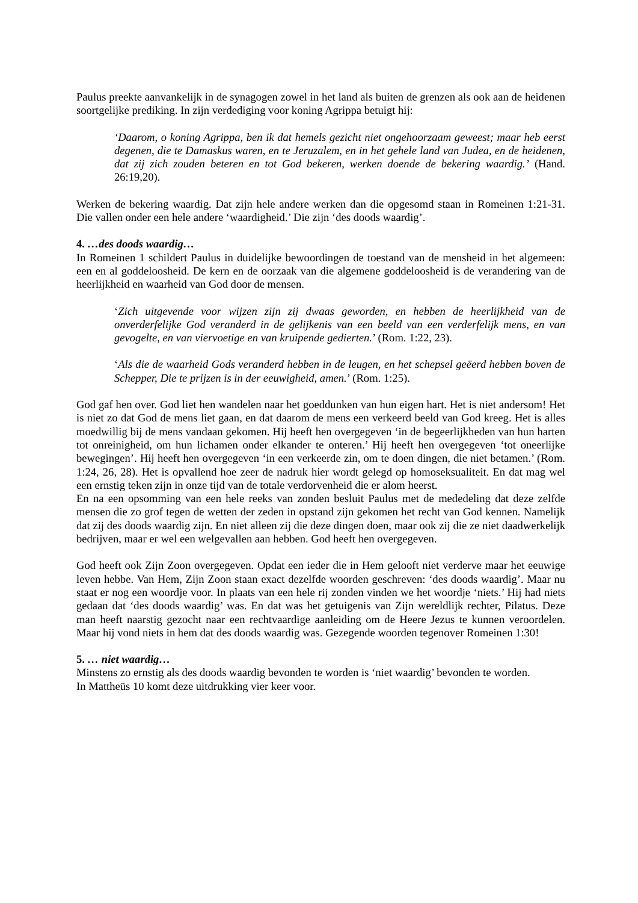Paulus preekte aanvankelijk in de synagogen zowel in het land als buiten de grenzen als ook aan de heidenen soortgelijke prediking. In zijn verdediging voor koning Agrippa betuigt hij:
‘Daarom, o koning Agrippa, ben ik dat hemels gezicht niet ongehoorzaam geweest; maar heb eerst degenen, die te Damaskus waren, en te Jeruzalem, en in het gehele land van Judea, en de heidenen, dat zij zich zouden beteren en tot God bekeren, werken doende de bekering waardig.’ (Hand. 26:19,20).
Werken de bekering waardig. Dat zijn hele andere werken dan die opgesomd staan in Romeinen 1:21-31. Die vallen onder een hele andere ‘waardigheid.’ Die zijn ‘des doods waardig’.
4. …des doods waardig…
In Romeinen 1 schildert Paulus in duidelijke bewoordingen de toestand van de mensheid in het algemeen: een en al goddeloosheid. De kern en de oorzaak van die algemene goddeloosheid is de verandering van de heerlijkheid en waarheid van God door de mensen.
‘Zich uitgevende voor wijzen zijn zij dwaas geworden, en hebben de heerlijkheid van de onverderfelijke God veranderd in de gelijkenis van een beeld van een verderfelijk mens, en van gevogelte, en van viervoetige en van kruipende gedierten.’ (Rom. 1:22, 23).
‘Als die de waarheid Gods veranderd hebben in de leugen, en het schepsel geëerd hebben boven de Schepper, Die te prijzen is in der eeuwigheid, amen.’ (Rom. 1:25).
God gaf hen over. God liet hen wandelen naar het goeddunken van hun eigen hart. Het is niet andersom! Het is niet zo dat God de mens liet gaan, en dat daarom de mens een verkeerd beeld van God kreeg. Het is alles moedwillig bij de mens vandaan gekomen. Hij heeft hen overgegeven ‘in de begeerlijkheden van hun harten tot onreinigheid, om hun lichamen onder elkander te onteren.’ Hij heeft hen overgegeven ‘tot oneerlijke bewegingen’. Hij heeft hen overgegeven ‘in een verkeerde zin, om te doen dingen, die niet betamen.’ (Rom. 1:24, 26, 28). Het is opvallend hoe zeer de nadruk hier wordt gelegd op homoseksualiteit. En dat mag wel een ernstig teken zijn in onze tijd van de totale verdorvenheid die er alom heerst.
En na een opsomming van een hele reeks van zonden besluit Paulus met de mededeling dat deze zelfde mensen die zo grof tegen de wetten der zeden in opstand zijn gekomen het recht van God kennen. Namelijk dat zij des doods waardig zijn. En niet alleen zij die deze dingen doen, maar ook zij die ze niet daadwerkelijk bedrijven, maar er wel een welgevallen aan hebben. God heeft hen overgegeven.
God heeft ook Zijn Zoon overgegeven. Opdat een ieder die in Hem gelooft niet verderve maar het eeuwige leven hebbe. Van Hem, Zijn Zoon staan exact dezelfde woorden geschreven: ‘des doods waardig’. Maar nu staat er nog een woordje voor. In plaats van een hele rij zonden vinden we het woordje ‘niets.’ Hij had niets gedaan dat ‘des doods waardig’ was. En dat was het getuigenis van Zijn wereldlijk rechter, Pilatus. Deze man heeft naarstig gezocht naar een rechtvaardige aanleiding om de Heere Jezus te kunnen veroordelen. Maar hij vond niets in hem dat des doods waardig was. Gezegende woorden tegenover Romeinen 1:30!
5. … niet waardig…
Minstens zo ernstig als des doods waardig bevonden te worden is ‘niet waardig’ bevonden te worden.
In Mattheüs 10 komt deze uitdrukking vier keer voor.